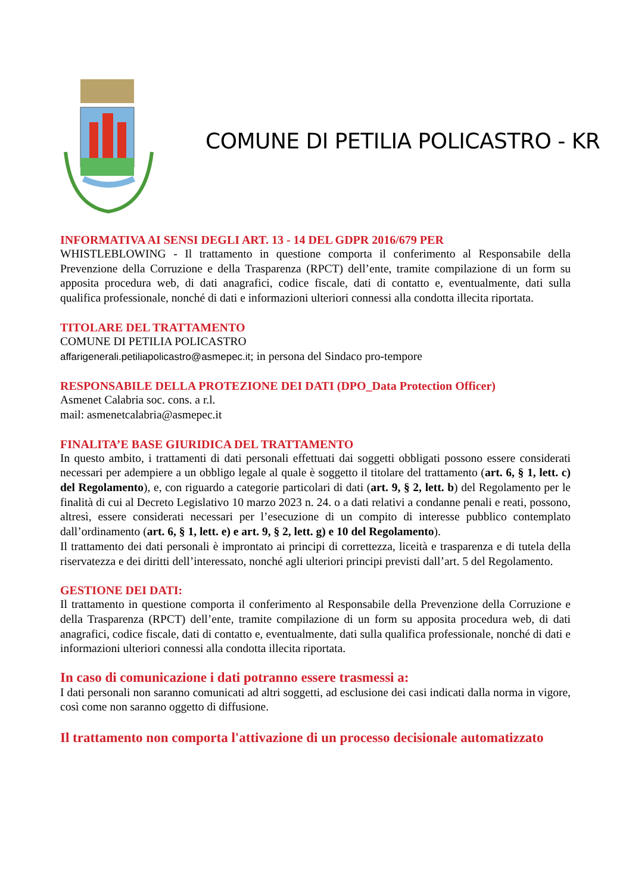COMUNE DI PETILIA POLICASTRO - KR
INFORMATIVA AI SENSI DEGLI ART. 13 - 14 DEL GDPR 2016/679 PER
WHISTLEBLOWING - Il trattamento in questione comporta il conferimento al Responsabile della Prevenzione della Corruzione e della Trasparenza (RPCT) dell’ente, tramite compilazione di un form su apposita procedura web, di dati anagrafici, codice fiscale, dati di contatto e, eventualmente, dati sulla qualifica professionale, nonché di dati e informazioni ulteriori connessi alla condotta illecita riportata.
TITOLARE DEL TRATTAMENTO
COMUNE DI PETILIA POLICASTRO
affarigenerali.petiliapolicastro@asmepec.it; in persona del Sindaco pro-tempore
RESPONSABILE DELLA PROTEZIONE DEI DATI (DPO_Data Protection Officer)
Asmenet Calabria soc. cons. a r.l.
mail: asmenetcalabria@asmepec.it
FINALITA’E BASE GIURIDICA DEL TRATTAMENTO
In questo ambito, i trattamenti di dati personali effettuati dai soggetti obbligati possono essere considerati necessari per adempiere a un obbligo legale al quale è soggetto il titolare del trattamento (art. 6, § 1, lett. c) del Regolamento), e, con riguardo a categorie particolari di dati (art. 9, § 2, lett. b) del Regolamento per le finalità di cui al Decreto Legislativo 10 marzo 2023 n. 24. o a dati relativi a condanne penali e reati, possono, altresì, essere considerati necessari per l’esecuzione di un compito di interesse pubblico contemplato dall’ordinamento (art. 6, § 1, lett. e) e art. 9, § 2, lett. g) e 10 del Regolamento).
Il trattamento dei dati personali è improntato ai principi di correttezza, liceità e trasparenza e di tutela della riservatezza e dei diritti dell’interessato, nonché agli ulteriori principi previsti dall’art. 5 del Regolamento.
GESTIONE DEI DATI:
Il trattamento in questione comporta il conferimento al Responsabile della Prevenzione della Corruzione e della Trasparenza (RPCT) dell’ente, tramite compilazione di un form su apposita procedura web, di dati anagrafici, codice fiscale, dati di contatto e, eventualmente, dati sulla qualifica professionale, nonché di dati e informazioni ulteriori connessi alla condotta illecita riportata.
In caso di comunicazione i dati potranno essere trasmessi a:
I dati personali non saranno comunicati ad altri soggetti, ad esclusione dei casi indicati dalla norma in vigore, così come non saranno oggetto di diffusione.
Il trattamento non comporta l'attivazione di un processo decisionale automatizzato